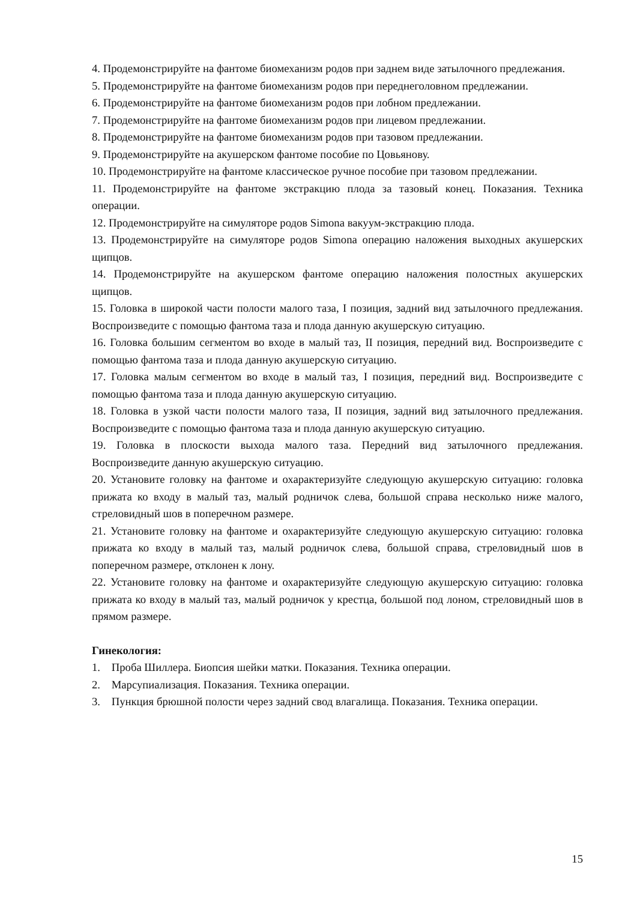4. Продемонстрируйте на фантоме биомеханизм родов при заднем виде затылочного предлежания.
5. Продемонстрируйте на фантоме биомеханизм родов при переднеголовном предлежании.
6. Продемонстрируйте на фантоме биомеханизм родов при лобном предлежании.
7. Продемонстрируйте на фантоме биомеханизм родов при лицевом предлежании.
8. Продемонстрируйте на фантоме биомеханизм родов при тазовом предлежании.
9. Продемонстрируйте на акушерском фантоме пособие по Цовьянову.
10. Продемонстрируйте на фантоме классическое ручное пособие при тазовом предлежании.
11. Продемонстрируйте на фантоме экстракцию плода за тазовый конец. Показания. Техника операции.
12. Продемонстрируйте на симуляторе родов Simona вакуум-экстракцию плода.
13. Продемонстрируйте на симуляторе родов Simona операцию наложения выходных акушерских щипцов.
14. Продемонстрируйте на акушерском фантоме операцию наложения полостных акушерских щипцов.
15. Головка в широкой части полости малого таза, I позиция, задний вид затылочного предлежания. Воспроизведите с помощью фантома таза и плода данную акушерскую ситуацию.
16. Головка большим сегментом во входе в малый таз, II позиция, передний вид. Воспроизведите с помощью фантома таза и плода данную акушерскую ситуацию.
17. Головка малым сегментом во входе в малый таз, I позиция, передний вид. Воспроизведите с помощью фантома таза и плода данную акушерскую ситуацию.
18. Головка в узкой части полости малого таза, II позиция, задний вид затылочного предлежания. Воспроизведите с помощью фантома таза и плода данную акушерскую ситуацию.
19. Головка в плоскости выхода малого таза. Передний вид затылочного предлежания. Воспроизведите данную акушерскую ситуацию.
20. Установите головку на фантоме и охарактеризуйте следующую акушерскую ситуацию: головка прижата ко входу в малый таз, малый родничок слева, большой справа несколько ниже малого, стреловидный шов в поперечном размере.
21. Установите головку на фантоме и охарактеризуйте следующую акушерскую ситуацию: головка прижата ко входу в малый таз, малый родничок слева, большой справа, стреловидный шов в поперечном размере, отклонен к лону.
22. Установите головку на фантоме и охарактеризуйте следующую акушерскую ситуацию: головка прижата ко входу в малый таз, малый родничок у крестца, большой под лоном, стреловидный шов в прямом размере.
Гинекология:
1. Проба Шиллера. Биопсия шейки матки. Показания. Техника операции.
2. Марсупиализация. Показания. Техника операции.
3. Пункция брюшной полости через задний свод влагалища. Показания. Техника операции.
15